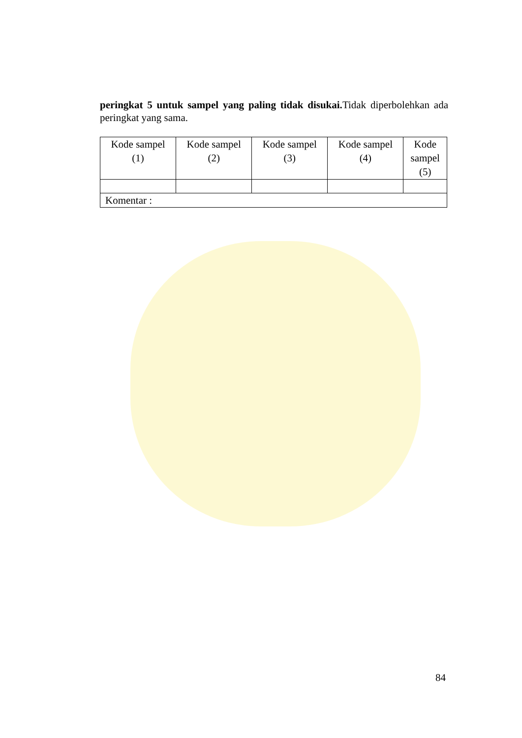peringkat 5 untuk sampel yang paling tidak disukai. Tidak diperbolehkan ada peringkat yang sama.
| Kode sampel (1) | Kode sampel (2) | Kode sampel (3) | Kode sampel (4) | Kode sampel (5) |
| Komentar : | | | | |
84